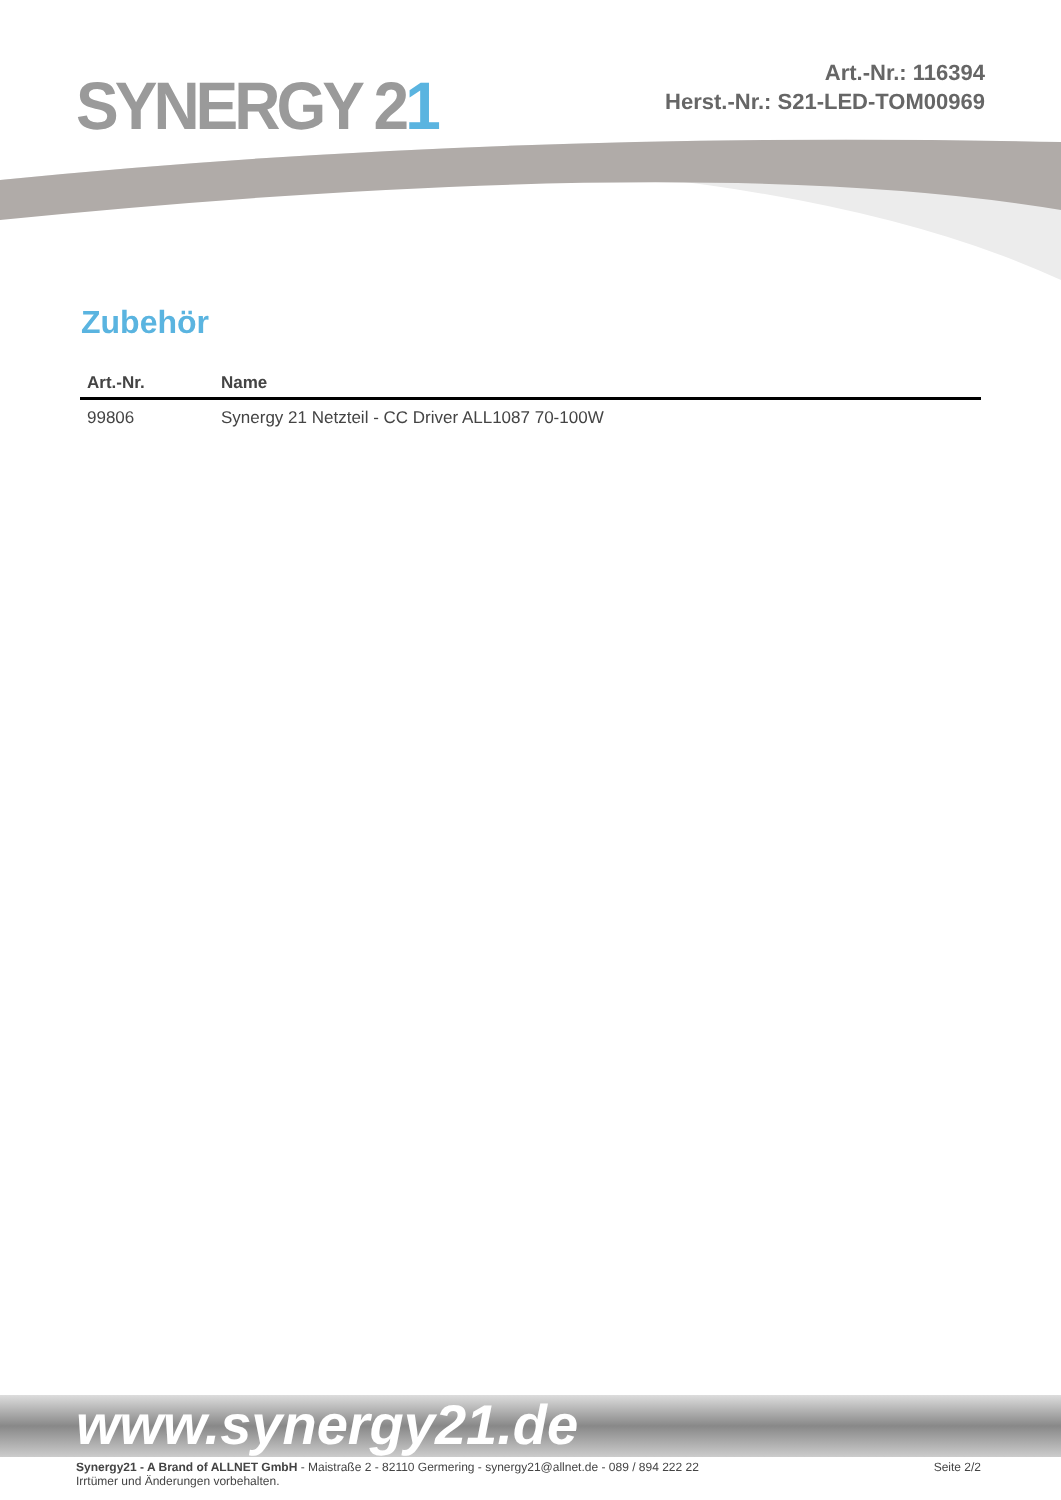SYNERGY 21
Art.-Nr.: 116394
Herst.-Nr.: S21-LED-TOM00969
Zubehör
| Art.-Nr. | Name |
| --- | --- |
| 99806 | Synergy 21 Netzteil - CC Driver ALL1087 70-100W |
www.synergy21.de
Synergy21 - A Brand of ALLNET GmbH - Maistraße 2 - 82110 Germering - synergy21@allnet.de - 089 / 894 222 22
Irrtümer und Änderungen vorbehalten.
Seite 2/2